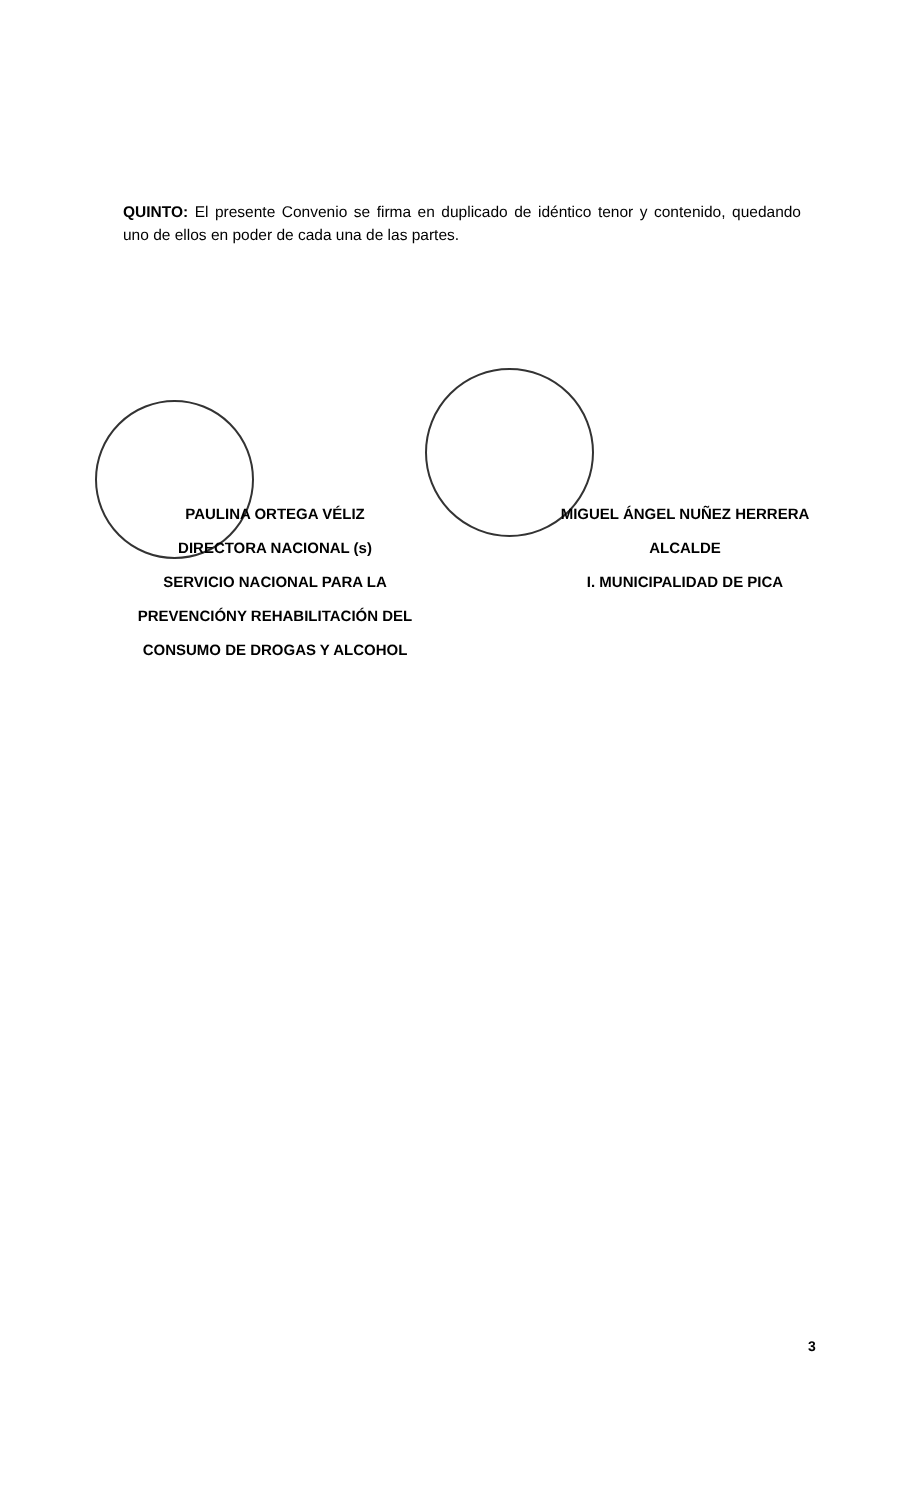QUINTO: El presente Convenio se firma en duplicado de idéntico tenor y contenido, quedando uno de ellos en poder de cada una de las partes.
PAULINA ORTEGA VÉLIZ
DIRECTORA NACIONAL (s)
SERVICIO NACIONAL PARA LA
PREVENCIÓNY REHABILITACIÓN DEL
CONSUMO DE DROGAS Y ALCOHOL
MIGUEL ÁNGEL NUÑEZ HERRERA
ALCALDE
I. MUNICIPALIDAD DE PICA
3